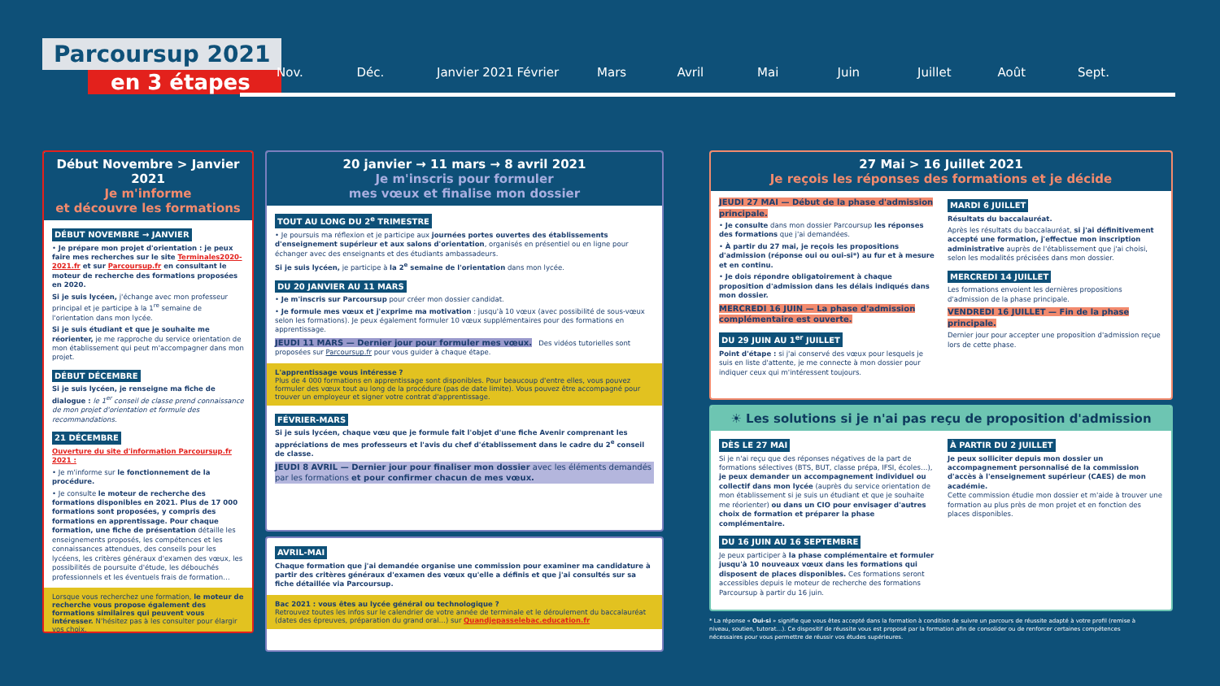Parcoursup 2021
en 3 étapes
Nov. Déc. Janvier 2021 Février Mars Avril Mai Juin Juillet Août Sept.
Début Novembre > Janvier 2021
Je m'informe
et découvre les formations
DÉBUT NOVEMBRE → JANVIER
• Je prépare mon projet d'orientation : je peux faire mes recherches sur le site Terminales2020-2021.fr et sur Parcoursup.fr en consultant le moteur de recherche des formations proposées en 2020.
Si je suis lycéen, j'échange avec mon professeur principal et je participe à la 1<sup>re</sup> semaine de l'orientation dans mon lycée.
Si je suis étudiant et que je souhaite me réorienter, je me rapproche du service orientation de mon établissement qui peut m'accompagner dans mon projet.
DÉBUT DÉCEMBRE
Si je suis lycéen, je renseigne ma fiche de dialogue : le 1<sup>er</sup> conseil de classe prend connaissance de mon projet d'orientation et formule des recommandations.
21 DÉCEMBRE
Ouverture du site d'information Parcoursup.fr 2021 :
• Je m'informe sur le fonctionnement de la procédure.
• Je consulte le moteur de recherche des formations disponibles en 2021. Plus de 17 000 formations sont proposées, y compris des formations en apprentissage. Pour chaque formation, une fiche de présentation détaille les enseignements proposés, les compétences et les connaissances attendues, des conseils pour les lycéens, les critères généraux d'examen des vœux, les possibilités de poursuite d'étude, les débouchés professionnels et les éventuels frais de formation…
Lorsque vous recherchez une formation, le moteur de recherche vous propose également des formations similaires qui peuvent vous intéresser. N'hésitez pas à les consulter pour élargir vos choix.
20 janvier → 11 mars → 8 avril 2021
Je m'inscris pour formuler
mes vœux et finalise mon dossier
TOUT AU LONG DU 2<sup>e</sup> TRIMESTRE
• Je poursuis ma réflexion et je participe aux journées portes ouvertes des établissements d'enseignement supérieur et aux salons d'orientation, organisés en présentiel ou en ligne pour échanger avec des enseignants et des étudiants ambassadeurs.
Si je suis lycéen, je participe à la 2<sup>e</sup> semaine de l'orientation dans mon lycée.
DU 20 JANVIER AU 11 MARS
• Je m'inscris sur Parcoursup pour créer mon dossier candidat.
• Je formule mes vœux et j'exprime ma motivation : jusqu'à 10 vœux (avec possibilité de sous-vœux selon les formations). Je peux également formuler 10 vœux supplémentaires pour des formations en apprentissage.
JEUDI 11 MARS — Dernier jour pour formuler mes vœux. Des vidéos tutorielles sont proposées sur Parcoursup.fr pour vous guider à chaque étape.
L'apprentissage vous intéresse ?
Plus de 4 000 formations en apprentissage sont disponibles. Pour beaucoup d'entre elles, vous pouvez formuler des vœux tout au long de la procédure (pas de date limite). Vous pouvez être accompagné pour trouver un employeur et signer votre contrat d'apprentissage.
FÉVRIER-MARS
Si je suis lycéen, chaque vœu que je formule fait l'objet d'une fiche Avenir comprenant les appréciations de mes professeurs et l'avis du chef d'établissement dans le cadre du 2<sup>e</sup> conseil de classe.
JEUDI 8 AVRIL — Dernier jour pour finaliser mon dossier avec les éléments demandés par les formations et pour confirmer chacun de mes vœux.
AVRIL-MAI
Chaque formation que j'ai demandée organise une commission pour examiner ma candidature à partir des critères généraux d'examen des vœux qu'elle a définis et que j'ai consultés sur sa fiche détaillée via Parcoursup.
Bac 2021 : vous êtes au lycée général ou technologique ?
Retrouvez toutes les infos sur le calendrier de votre année de terminale et le déroulement du baccalauréat (dates des épreuves, préparation du grand oral…) sur Quandjepasselebac.education.fr
27 Mai > 16 Juillet 2021
Je reçois les réponses des formations et je décide
JEUDI 27 MAI — Début de la phase d'admission principale.
• Je consulte dans mon dossier Parcoursup les réponses des formations que j'ai demandées.
• À partir du 27 mai, je reçois les propositions d'admission (réponse oui ou oui-si*) au fur et à mesure et en continu.
• Je dois répondre obligatoirement à chaque proposition d'admission dans les délais indiqués dans mon dossier.
MERCREDI 16 JUIN — La phase d'admission complémentaire est ouverte.
DU 29 JUIN AU 1<sup>er</sup> JUILLET
Point d'étape : si j'ai conservé des vœux pour lesquels je suis en liste d'attente, je me connecte à mon dossier pour indiquer ceux qui m'intéressent toujours.
MARDI 6 JUILLET
Résultats du baccalauréat.
Après les résultats du baccalauréat, si j'ai définitivement accepté une formation, j'effectue mon inscription administrative auprès de l'établissement que j'ai choisi, selon les modalités précisées dans mon dossier.
MERCREDI 14 JUILLET
Les formations envoient les dernières propositions d'admission de la phase principale.
VENDREDI 16 JUILLET — Fin de la phase principale.
Dernier jour pour accepter une proposition d'admission reçue lors de cette phase.
☀ Les solutions si je n'ai pas reçu de proposition d'admission
DÈS LE 27 MAI
Si je n'ai reçu que des réponses négatives de la part de formations sélectives (BTS, BUT, classe prépa, IFSI, écoles…), je peux demander un accompagnement individuel ou collectif dans mon lycée (auprès du service orientation de mon établissement si je suis un étudiant et que je souhaite me réorienter) ou dans un CIO pour envisager d'autres choix de formation et préparer la phase complémentaire.
DU 16 JUIN AU 16 SEPTEMBRE
Je peux participer à la phase complémentaire et formuler jusqu'à 10 nouveaux vœux dans les formations qui disposent de places disponibles. Ces formations seront accessibles depuis le moteur de recherche des formations Parcoursup à partir du 16 juin.
À PARTIR DU 2 JUILLET
Je peux solliciter depuis mon dossier un accompagnement personnalisé de la commission d'accès à l'enseignement supérieur (CAES) de mon académie.
Cette commission étudie mon dossier et m'aide à trouver une formation au plus près de mon projet et en fonction des places disponibles.
* La réponse « Oui-si » signifie que vous êtes accepté dans la formation à condition de suivre un parcours de réussite adapté à votre profil (remise à niveau, soutien, tutorat…). Ce dispositif de réussite vous est proposé par la formation afin de consolider ou de renforcer certaines compétences nécessaires pour vous permettre de réussir vos études supérieures.